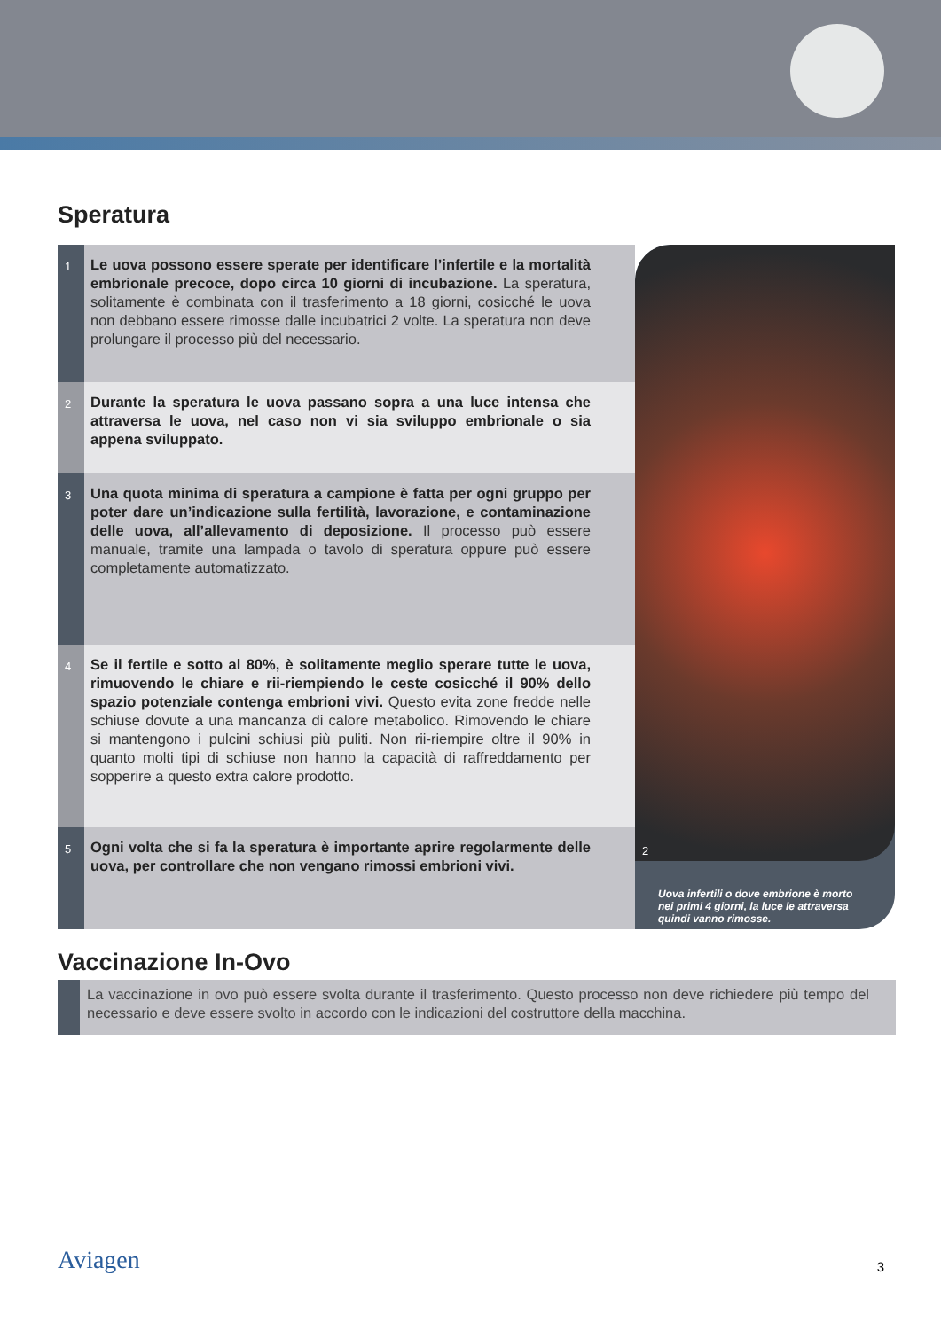Speratura
1
Le uova possono essere sperate per identificare l’infertile e la mortalità embrionale precoce, dopo circa 10 giorni di incubazione. La speratura, solitamente è combinata con il trasferimento a 18 giorni, cosicché le uova non debbano essere rimosse dalle incubatrici 2 volte. La speratura non deve prolungare il processo più del necessario.
2
Durante la speratura le uova passano sopra a una luce intensa che attraversa le uova, nel caso non vi sia sviluppo embrionale o sia appena sviluppato.
3
Una quota minima di speratura a campione è fatta per ogni gruppo per poter dare un’indicazione sulla fertilità, lavorazione, e contaminazione delle uova, all’allevamento di deposizione. Il processo può essere manuale, tramite una lampada o tavolo di speratura oppure può essere completamente automatizzato.
4
Se il fertile e sotto al 80%, è solitamente meglio sperare tutte le uova, rimuovendo le chiare e rii-riempiendo le ceste cosicché il 90% dello spazio potenziale contenga embrioni vivi. Questo evita zone fredde nelle schiuse dovute a una mancanza di calore metabolico. Rimovendo le chiare si mantengono i pulcini schiusi più puliti. Non rii-riempire oltre il 90% in quanto molti tipi di schiuse non hanno la capacità di raffreddamento per sopperire a questo extra calore prodotto.
5
Ogni volta che si fa la speratura è importante aprire regolarmente delle uova, per controllare che non vengano rimossi embrioni vivi.
2
Uova infertili o dove embrione è morto nei primi 4 giorni, la luce le attraversa quindi vanno rimosse.
Vaccinazione In-Ovo
La vaccinazione in ovo può essere svolta durante il trasferimento. Questo processo non deve richiedere più tempo del necessario e deve essere svolto in accordo con le indicazioni del costruttore della macchina.
Aviagen 3